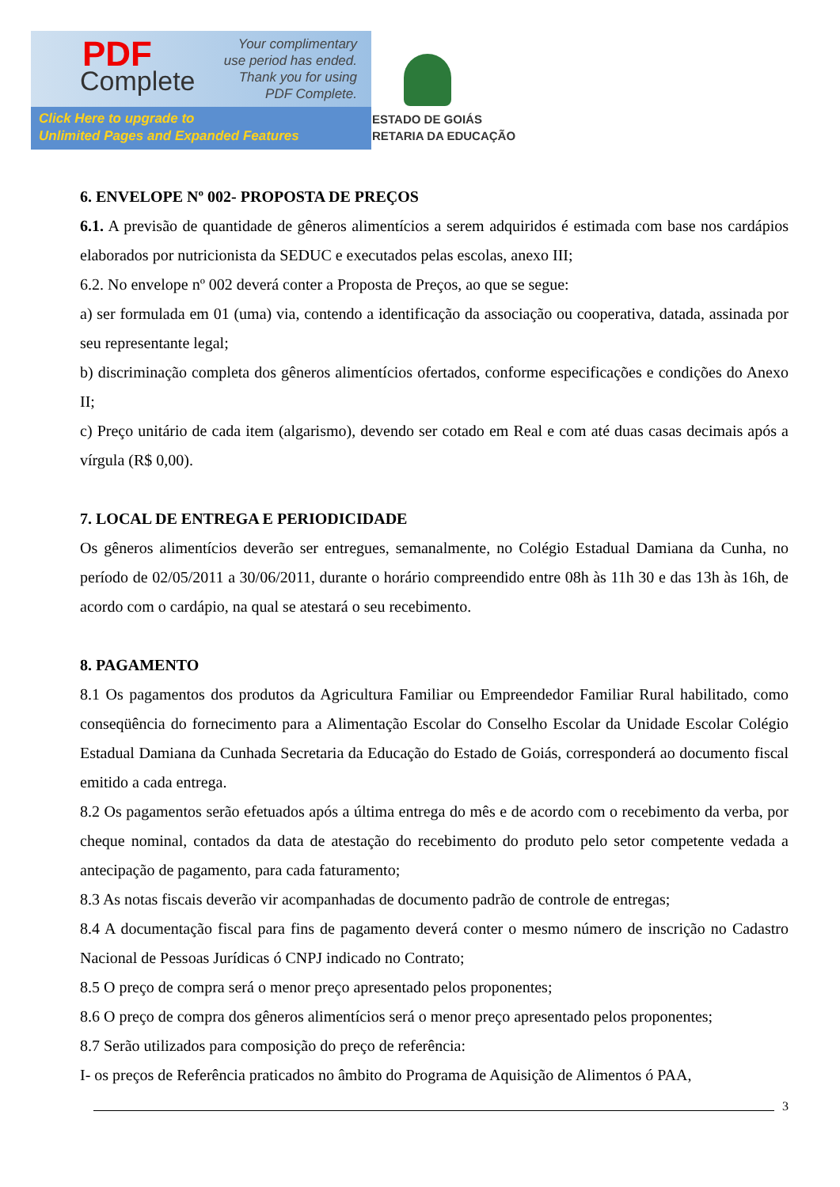PDF
Complete
Your complimentary
use period has ended.
Thank you for using
PDF Complete.
Click Here to upgrade to
Unlimited Pages and Expanded Features
ESTADO DE GOIÁS
RETARIA DA EDUCAÇÃO
6. ENVELOPE Nº 002- PROPOSTA DE PREÇOS
6.1. A previsão de quantidade de gêneros alimentícios a serem adquiridos é estimada com base nos cardápios elaborados por nutricionista da SEDUC e executados pelas escolas, anexo III;
6.2. No envelope nº 002 deverá conter a Proposta de Preços, ao que se segue:
a) ser formulada em 01 (uma) via, contendo a identificação da associação ou cooperativa, datada, assinada por seu representante legal;
b) discriminação completa dos gêneros alimentícios ofertados, conforme especificações e condições do Anexo II;
c) Preço unitário de cada item (algarismo), devendo ser cotado em Real e com até duas casas decimais após a vírgula (R$ 0,00).
7. LOCAL DE ENTREGA E PERIODICIDADE
Os gêneros alimentícios deverão ser entregues, semanalmente, no Colégio Estadual Damiana da Cunha, no período de 02/05/2011 a 30/06/2011, durante o horário compreendido entre 08h às 11h 30 e das 13h às 16h, de acordo com o cardápio, na qual se atestará o seu recebimento.
8. PAGAMENTO
8.1 Os pagamentos dos produtos da Agricultura Familiar ou Empreendedor Familiar Rural habilitado, como conseqüência do fornecimento para a Alimentação Escolar do Conselho Escolar da Unidade Escolar Colégio Estadual Damiana da Cunhada Secretaria da Educação do Estado de Goiás, corresponderá ao documento fiscal emitido a cada entrega.
8.2 Os pagamentos serão efetuados após a última entrega do mês e de acordo com o recebimento da verba, por cheque nominal, contados da data de atestação do recebimento do produto pelo setor competente vedada a antecipação de pagamento, para cada faturamento;
8.3 As notas fiscais deverão vir acompanhadas de documento padrão de controle de entregas;
8.4 A documentação fiscal para fins de pagamento deverá conter o mesmo número de inscrição no Cadastro Nacional de Pessoas Jurídicas ó CNPJ indicado no Contrato;
8.5 O preço de compra será o menor preço apresentado pelos proponentes;
8.6 O preço de compra dos gêneros alimentícios será o menor preço apresentado pelos proponentes;
8.7 Serão utilizados para composição do preço de referência:
I- os preços de Referência praticados no âmbito do Programa de Aquisição de Alimentos ó PAA,
3